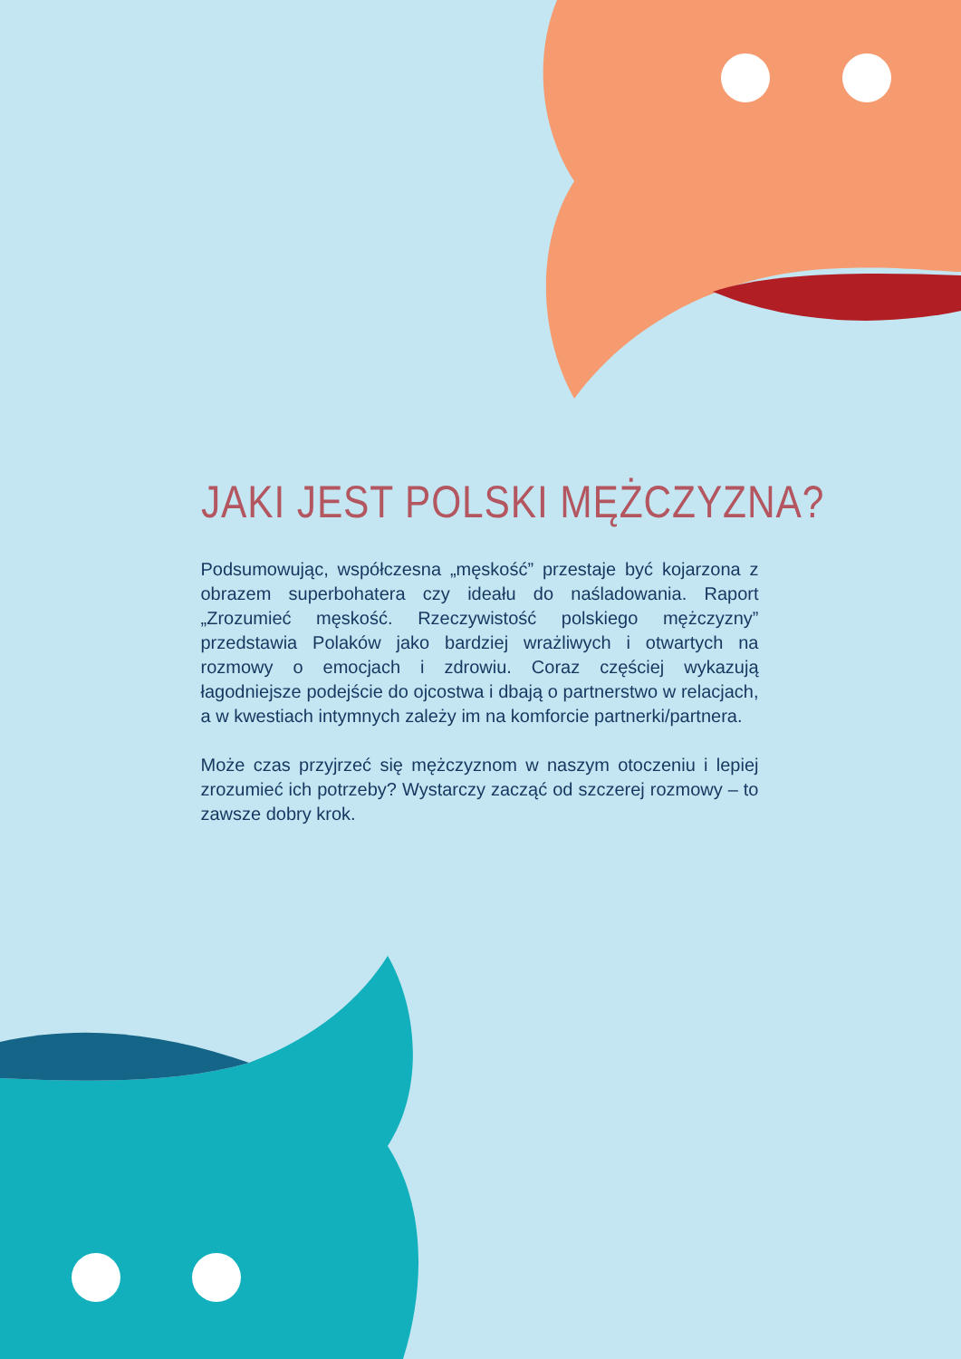JAKI JEST POLSKI MĘŻCZYZNA?
Podsumowując, współczesna „męskość” przestaje być kojarzona z obrazem superbohatera czy ideału do naśladowania. Raport „Zrozumieć męskość. Rzeczywistość polskiego mężczyzny” przedstawia Polaków jako bardziej wrażliwych i otwartych na rozmowy o emocjach i zdrowiu. Coraz częściej wykazują łagodniejsze podejście do ojcostwa i dbają o partnerstwo w relacjach, a w kwestiach intymnych zależy im na komforcie partnerki/partnera.
Może czas przyjrzeć się mężczyznom w naszym otoczeniu i lepiej zrozumieć ich potrzeby? Wystarczy zacząć od szczerej rozmowy – to zawsze dobry krok.